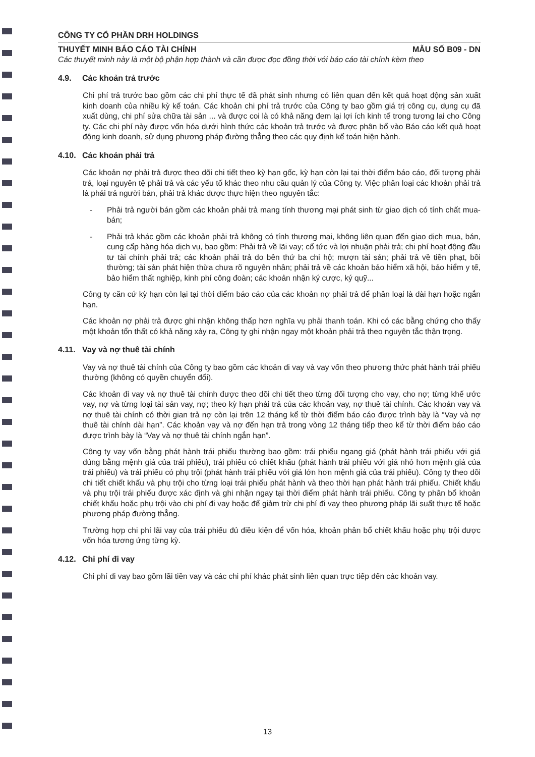CÔNG TY CỔ PHẦN DRH HOLDINGS
THUYẾT MINH BÁO CÁO TÀI CHÍNH MẪU SỐ B09 - DN
Các thuyết minh này là một bộ phận hợp thành và cần được đọc đồng thời với báo cáo tài chính kèm theo
4.9. Các khoản trả trước
Chi phí trả trước bao gồm các chi phí thực tế đã phát sinh nhưng có liên quan đến kết quả hoạt động sản xuất kinh doanh của nhiều kỳ kế toán. Các khoản chi phí trả trước của Công ty bao gồm giá trị công cụ, dụng cụ đã xuất dùng, chi phí sửa chữa tài sản ... và được coi là có khả năng đem lại lợi ích kinh tế trong tương lai cho Công ty. Các chi phí này được vốn hóa dưới hình thức các khoản trả trước và được phân bổ vào Báo cáo kết quả hoạt động kinh doanh, sử dụng phương pháp đường thẳng theo các quy định kế toán hiện hành.
4.10. Các khoản phải trả
Các khoản nợ phải trả được theo dõi chi tiết theo kỳ hạn gốc, kỳ hạn còn lại tại thời điểm báo cáo, đối tượng phải trả, loại nguyên tệ phải trả và các yếu tố khác theo nhu cầu quản lý của Công ty. Việc phân loại các khoản phải trả là phải trả người bán, phải trả khác được thực hiện theo nguyên tắc:
- Phải trả người bán gồm các khoản phải trả mang tính thương mại phát sinh từ giao dịch có tính chất mua-bán;
- Phải trả khác gồm các khoản phải trả không có tính thương mại, không liên quan đến giao dịch mua, bán, cung cấp hàng hóa dịch vụ, bao gồm: Phải trả về lãi vay; cổ tức và lợi nhuận phải trả; chi phí hoạt động đầu tư tài chính phải trả; các khoản phải trả do bên thứ ba chi hộ; mượn tài sản; phải trả về tiền phạt, bồi thường; tài sản phát hiện thừa chưa rõ nguyên nhân; phải trả về các khoản bảo hiểm xã hội, bảo hiểm y tế, bảo hiểm thất nghiệp, kinh phí công đoàn; các khoản nhận ký cược, ký quỹ...
Công ty căn cứ kỳ hạn còn lại tại thời điểm báo cáo của các khoản nợ phải trả để phân loại là dài hạn hoặc ngắn hạn.
Các khoản nợ phải trả được ghi nhận không thấp hơn nghĩa vụ phải thanh toán. Khi có các bằng chứng cho thấy một khoản tổn thất có khả năng xảy ra, Công ty ghi nhận ngay một khoản phải trả theo nguyên tắc thận trọng.
4.11. Vay và nợ thuê tài chính
Vay và nợ thuê tài chính của Công ty bao gồm các khoản đi vay và vay vốn theo phương thức phát hành trái phiếu thường (không có quyền chuyển đổi).
Các khoản đi vay và nợ thuê tài chính được theo dõi chi tiết theo từng đối tượng cho vay, cho nợ; từng khế ước vay, nợ và từng loại tài sản vay, nợ; theo kỳ hạn phải trả của các khoản vay, nợ thuê tài chính. Các khoản vay và nợ thuê tài chính có thời gian trả nợ còn lại trên 12 tháng kể từ thời điểm báo cáo được trình bày là “Vay và nợ thuê tài chính dài hạn”. Các khoản vay và nợ đến hạn trả trong vòng 12 tháng tiếp theo kể từ thời điểm báo cáo được trình bày là “Vay và nợ thuê tài chính ngắn hạn”.
Công ty vay vốn bằng phát hành trái phiếu thường bao gồm: trái phiếu ngang giá (phát hành trái phiếu với giá đúng bằng mệnh giá của trái phiếu), trái phiếu có chiết khấu (phát hành trái phiếu với giá nhỏ hơn mệnh giá của trái phiếu) và trái phiếu có phụ trội (phát hành trái phiếu với giá lớn hơn mệnh giá của trái phiếu). Công ty theo dõi chi tiết chiết khấu và phụ trội cho từng loại trái phiếu phát hành và theo thời hạn phát hành trái phiếu. Chiết khấu và phụ trội trái phiếu được xác định và ghi nhận ngay tại thời điểm phát hành trái phiếu. Công ty phân bổ khoản chiết khấu hoặc phụ trội vào chi phí đi vay hoặc để giảm trừ chi phí đi vay theo phương pháp lãi suất thực tế hoặc phương pháp đường thẳng.
Trường hợp chi phí lãi vay của trái phiếu đủ điều kiện để vốn hóa, khoản phân bổ chiết khấu hoặc phụ trội được vốn hóa tương ứng từng kỳ.
4.12. Chi phí đi vay
Chi phí đi vay bao gồm lãi tiền vay và các chi phí khác phát sinh liên quan trực tiếp đến các khoản vay.
13